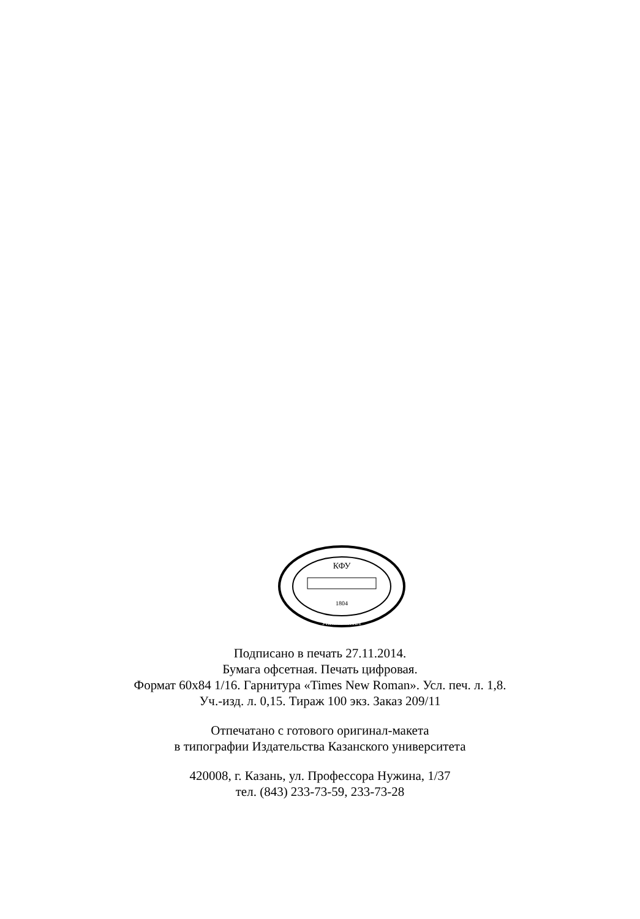КФУ
1804
УНИВЕРСИТЕТ
Подписано в печать 27.11.2014.
Бумага офсетная. Печать цифровая.
Формат 60x84 1/16. Гарнитура «Times New Roman». Усл. печ. л. 1,8.
Уч.-изд. л. 0,15. Тираж 100 экз. Заказ 209/11
Отпечатано с готового оригинал-макета
в типографии Издательства Казанского университета
420008, г. Казань, ул. Профессора Нужина, 1/37
тел. (843) 233-73-59, 233-73-28